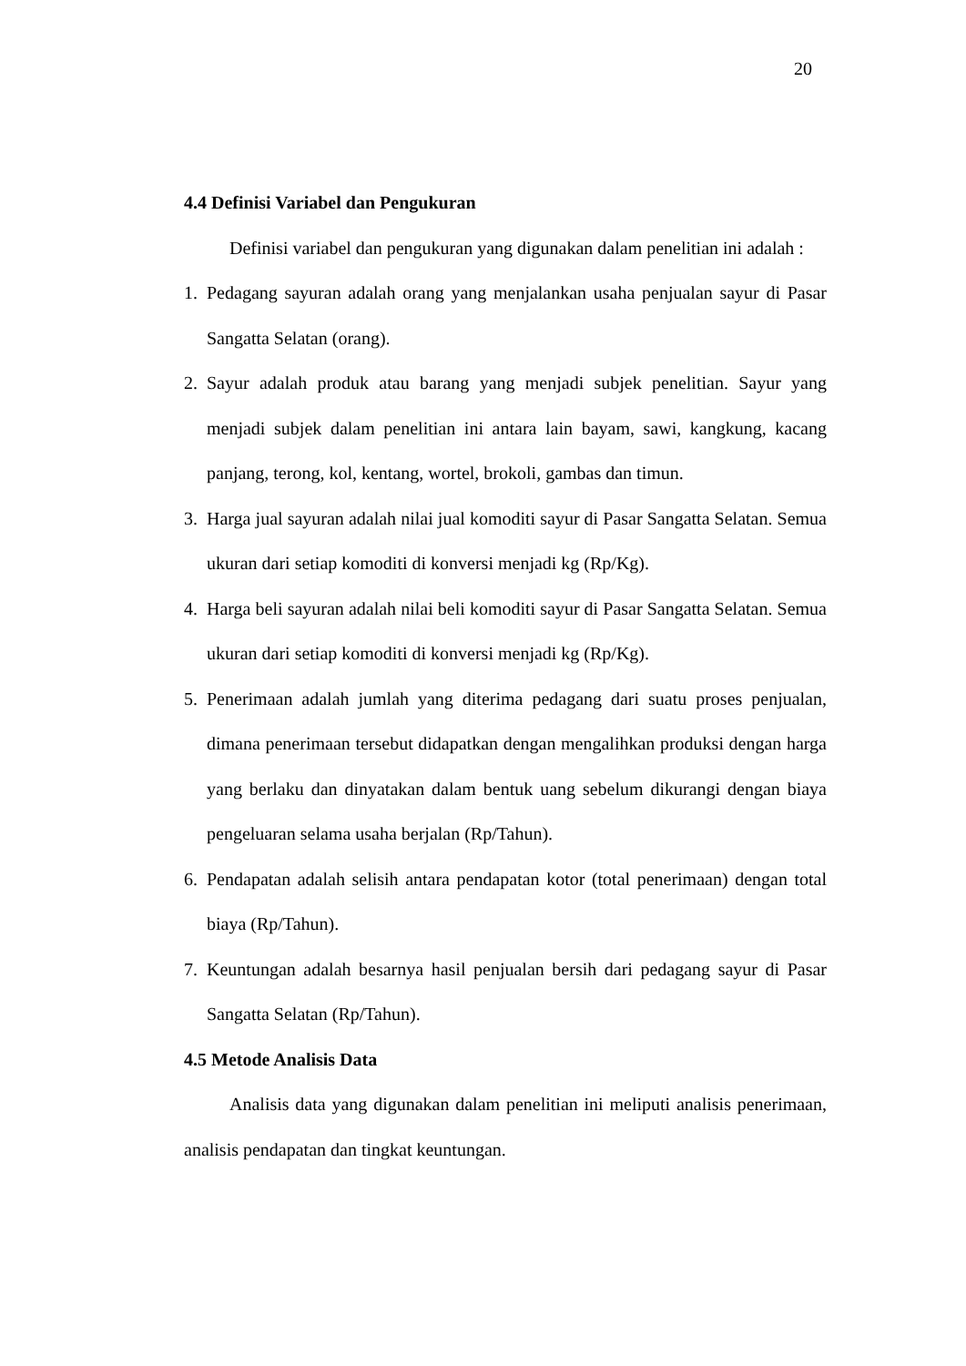20
4.4 Definisi Variabel dan Pengukuran
Definisi variabel dan pengukuran yang digunakan dalam penelitian ini adalah :
1. Pedagang sayuran adalah orang yang menjalankan usaha penjualan sayur di Pasar Sangatta Selatan (orang).
2. Sayur adalah produk atau barang yang menjadi subjek penelitian. Sayur yang menjadi subjek dalam penelitian ini antara lain bayam, sawi, kangkung, kacang panjang, terong, kol, kentang, wortel, brokoli, gambas dan timun.
3. Harga jual sayuran adalah nilai jual komoditi sayur di Pasar Sangatta Selatan. Semua ukuran dari setiap komoditi di konversi menjadi kg (Rp/Kg).
4. Harga beli sayuran adalah nilai beli komoditi sayur di Pasar Sangatta Selatan. Semua ukuran dari setiap komoditi di konversi menjadi kg (Rp/Kg).
5. Penerimaan adalah jumlah yang diterima pedagang dari suatu proses penjualan, dimana penerimaan tersebut didapatkan dengan mengalihkan produksi dengan harga yang berlaku dan dinyatakan dalam bentuk uang sebelum dikurangi dengan biaya pengeluaran selama usaha berjalan (Rp/Tahun).
6. Pendapatan adalah selisih antara pendapatan kotor (total penerimaan) dengan total biaya (Rp/Tahun).
7. Keuntungan adalah besarnya hasil penjualan bersih dari pedagang sayur di Pasar Sangatta Selatan (Rp/Tahun).
4.5 Metode Analisis Data
Analisis data yang digunakan dalam penelitian ini meliputi analisis penerimaan, analisis pendapatan dan tingkat keuntungan.